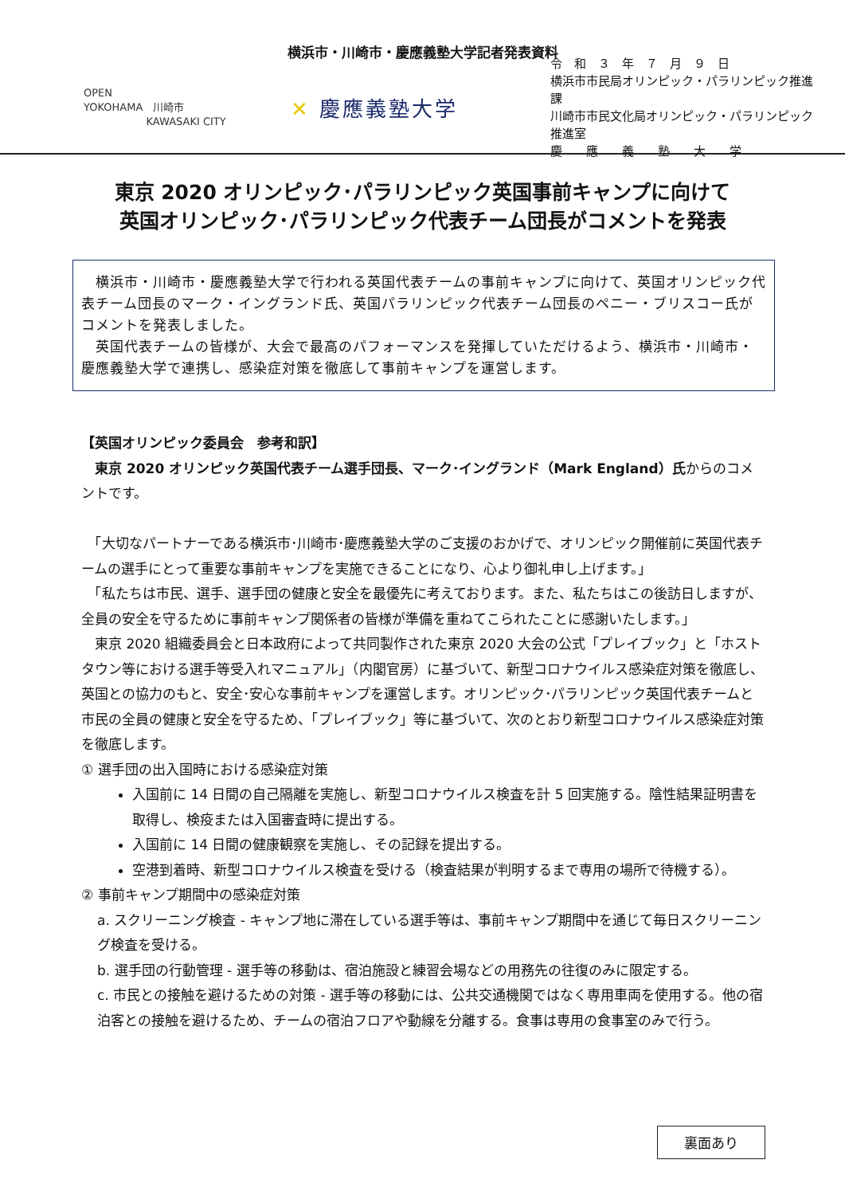横浜市・川崎市・慶應義塾大学記者発表資料
OPEN
YOKOHAMA 川崎市
KAWASAKI CITY
✕ 慶應義塾大学
令　和　３　年　７　月　９　日
横浜市市民局オリンピック・パラリンピック推進課
川崎市市民文化局オリンピック・パラリンピック推進室
慶　　應　　義　　塾　　大　　学
東京 2020 オリンピック･パラリンピック英国事前キャンプに向けて
英国オリンピック･パラリンピック代表チーム団長がコメントを発表
　横浜市・川崎市・慶應義塾大学で行われる英国代表チームの事前キャンプに向けて、英国オリンピック代表チーム団長のマーク・イングランド氏、英国パラリンピック代表チーム団長のペニー・ブリスコー氏がコメントを発表しました。
　英国代表チームの皆様が、大会で最高のパフォーマンスを発揮していただけるよう、横浜市・川崎市・慶應義塾大学で連携し、感染症対策を徹底して事前キャンプを運営します。
【英国オリンピック委員会　参考和訳】
　東京 2020 オリンピック英国代表チーム選手団長、マーク･イングランド（Mark England）氏からのコメントです。
　「大切なパートナーである横浜市･川崎市･慶應義塾大学のご支援のおかげで、オリンピック開催前に英国代表チームの選手にとって重要な事前キャンプを実施できることになり、心より御礼申し上げます。」
　「私たちは市民、選手、選手団の健康と安全を最優先に考えております。また、私たちはこの後訪日しますが、全員の安全を守るために事前キャンプ関係者の皆様が準備を重ねてこられたことに感謝いたします。」
　東京 2020 組織委員会と日本政府によって共同製作された東京 2020 大会の公式「プレイブック」と「ホストタウン等における選手等受入れマニュアル」（内閣官房）に基づいて、新型コロナウイルス感染症対策を徹底し、英国との協力のもと、安全･安心な事前キャンプを運営します。オリンピック･パラリンピック英国代表チームと市民の全員の健康と安全を守るため、「プレイブック」等に基づいて、次のとおり新型コロナウイルス感染症対策を徹底します。
① 選手団の出入国時における感染症対策
入国前に 14 日間の自己隔離を実施し、新型コロナウイルス検査を計 5 回実施する。陰性結果証明書を取得し、検疫または入国審査時に提出する。
入国前に 14 日間の健康観察を実施し、その記録を提出する。
空港到着時、新型コロナウイルス検査を受ける（検査結果が判明するまで専用の場所で待機する）。
② 事前キャンプ期間中の感染症対策
a. スクリーニング検査 - キャンプ地に滞在している選手等は、事前キャンプ期間中を通じて毎日スクリーニング検査を受ける。
b. 選手団の行動管理 - 選手等の移動は、宿泊施設と練習会場などの用務先の往復のみに限定する。
c. 市民との接触を避けるための対策 - 選手等の移動には、公共交通機関ではなく専用車両を使用する。他の宿泊客との接触を避けるため、チームの宿泊フロアや動線を分離する。食事は専用の食事室のみで行う。
裏面あり